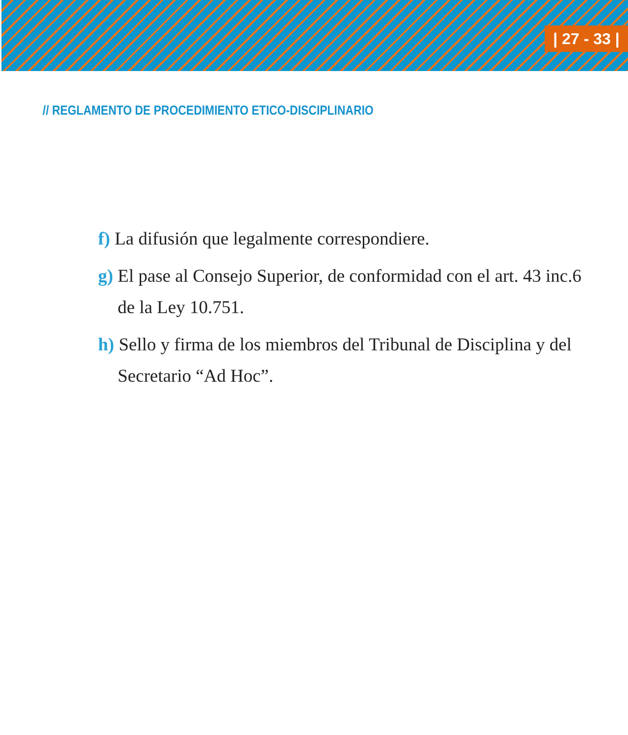| 27 - 33 |
// REGLAMENTO DE PROCEDIMIENTO ETICO-DISCIPLINARIO
f) La difusión que legalmente correspondiere.
g) El pase al Consejo Superior, de conformidad con el art. 43 inc.6 de la Ley 10.751.
h) Sello y firma de los miembros del Tribunal de Disciplina y del Secretario “Ad Hoc”.